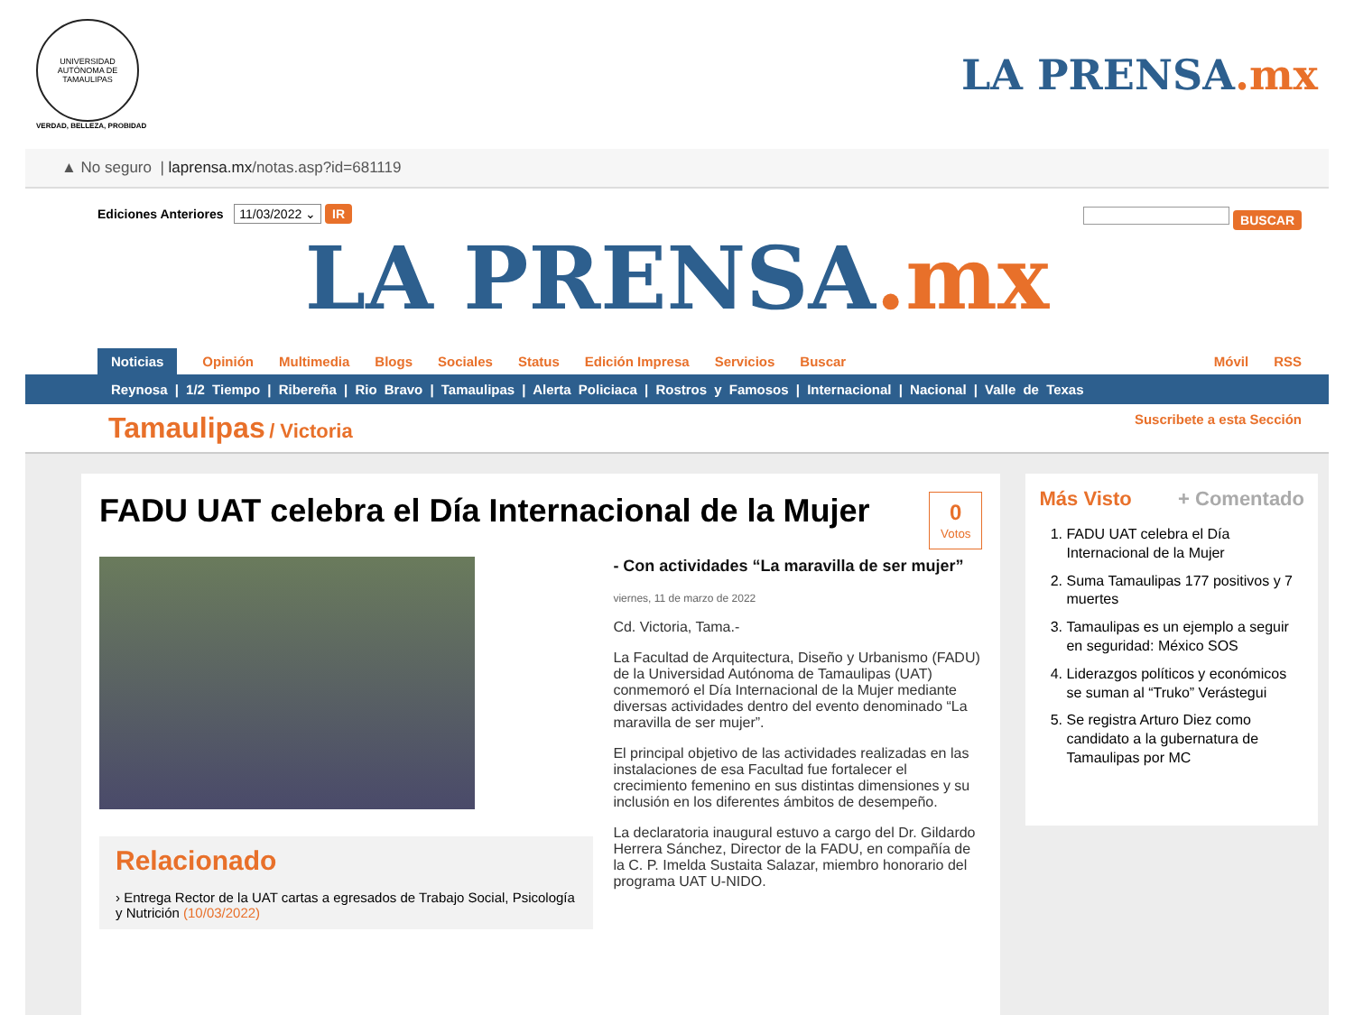UNIVERSIDAD AUTÓNOMA DE TAMAULIPAS
VERDAD, BELLEZA, PROBIDAD
LA PRENSA.mx
▲ No seguro | laprensa.mx /notas.asp?id=681119
Ediciones Anteriores 11/03/2022 ⌄ IR
BUSCAR
LA PRENSA.mx
Noticias Opinión Multimedia Blogs Sociales Status Edición Impresa Servicios Buscar Móvil RSS
Reynosa | 1/2 Tiempo | Ribereña | Rio Bravo | Tamaulipas | Alerta Policiaca | Rostros y Famosos | Internacional | Nacional | Valle de Texas
Tamaulipas / Victoria
Suscribete a esta Sección
0
Votos
FADU UAT celebra el Día Internacional de la Mujer
Relacionado
› Entrega Rector de la UAT cartas a egresados de Trabajo Social, Psicología y Nutrición (10/03/2022)
- Con actividades “La maravilla de ser mujer”
viernes, 11 de marzo de 2022
Cd. Victoria, Tama.-
La Facultad de Arquitectura, Diseño y Urbanismo (FADU) de la Universidad Autónoma de Tamaulipas (UAT) conmemoró el Día Internacional de la Mujer mediante diversas actividades dentro del evento denominado “La maravilla de ser mujer”.
El principal objetivo de las actividades realizadas en las instalaciones de esa Facultad fue fortalecer el crecimiento femenino en sus distintas dimensiones y su inclusión en los diferentes ámbitos de desempeño.
La declaratoria inaugural estuvo a cargo del Dr. Gildardo Herrera Sánchez, Director de la FADU, en compañía de la C. P. Imelda Sustaita Salazar, miembro honorario del programa UAT U-NIDO.
Más Visto + Comentado
1. FADU UAT celebra el Día Internacional de la Mujer
2. Suma Tamaulipas 177 positivos y 7 muertes
3. Tamaulipas es un ejemplo a seguir en seguridad: México SOS
4. Liderazgos políticos y económicos se suman al “Truko” Verástegui
5. Se registra Arturo Diez como candidato a la gubernatura de Tamaulipas por MC